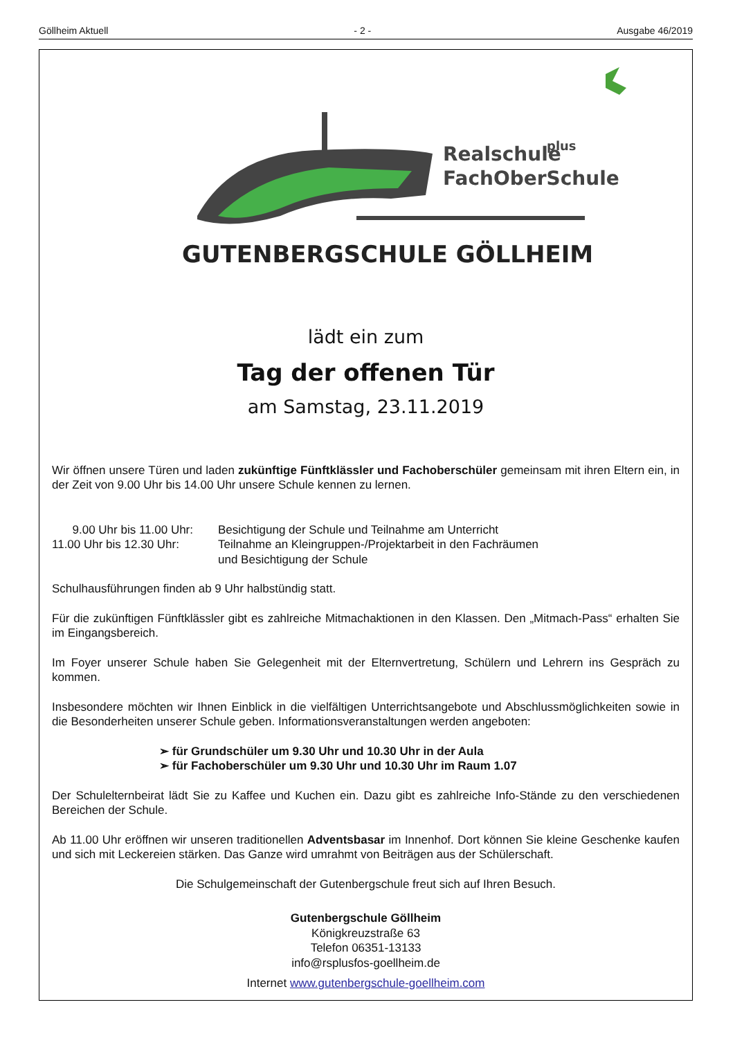Göllheim Aktuell - 2 - Ausgabe 46/2019
Realschule
plus
FachOberSchule
GUTENBERGSCHULE GÖLLHEIM
lädt ein zum
Tag der offenen Tür
am Samstag, 23.11.2019
Wir öffnen unsere Türen und laden zukünftige Fünftklässler und Fachoberschüler gemeinsam mit ihren Eltern ein, in der Zeit von 9.00 Uhr bis 14.00 Uhr unsere Schule kennen zu lernen.
9.00 Uhr bis 11.00 Uhr:
Besichtigung der Schule und Teilnahme am Unterricht
11.00 Uhr bis 12.30 Uhr:
Teilnahme an Kleingruppen-/Projektarbeit in den Fachräumen
und Besichtigung der Schule
Schulhausführungen finden ab 9 Uhr halbstündig statt.
Für die zukünftigen Fünftklässler gibt es zahlreiche Mitmachaktionen in den Klassen. Den „Mitmach-Pass“ erhalten Sie im Eingangsbereich.
Im Foyer unserer Schule haben Sie Gelegenheit mit der Elternvertretung, Schülern und Lehrern ins Gespräch zu kommen.
Insbesondere möchten wir Ihnen Einblick in die vielfältigen Unterrichtsangebote und Abschlussmöglichkeiten sowie in die Besonderheiten unserer Schule geben. Informationsveranstaltungen werden angeboten:
➢ für Grundschüler um 9.30 Uhr und 10.30 Uhr in der Aula
➢ für Fachoberschüler um 9.30 Uhr und 10.30 Uhr im Raum 1.07
Der Schulelternbeirat lädt Sie zu Kaffee und Kuchen ein. Dazu gibt es zahlreiche Info-Stände zu den verschiedenen Bereichen der Schule.
Ab 11.00 Uhr eröffnen wir unseren traditionellen Adventsbasar im Innenhof. Dort können Sie kleine Geschenke kaufen und sich mit Leckereien stärken. Das Ganze wird umrahmt von Beiträgen aus der Schülerschaft.
Die Schulgemeinschaft der Gutenbergschule freut sich auf Ihren Besuch.
Gutenbergschule Göllheim
Königkreuzstraße 63
Telefon 06351-13133
info@rsplusfos-goellheim.de
Internet www.gutenbergschule-goellheim.com